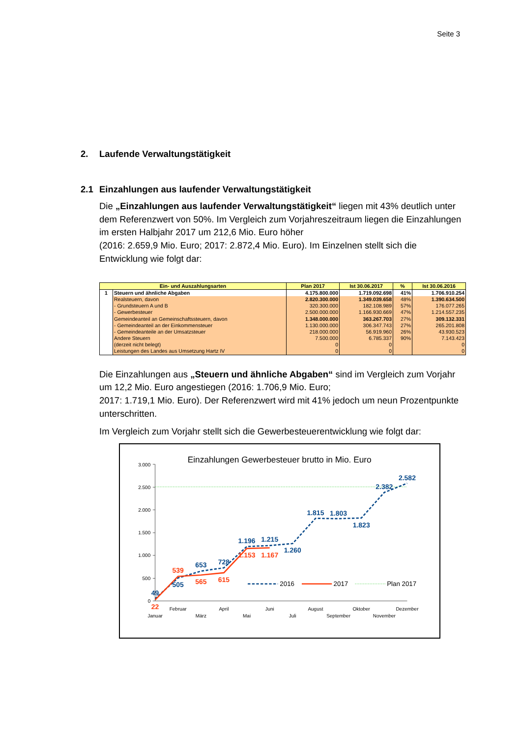Seite 3
2. Laufende Verwaltungstätigkeit
2.1 Einzahlungen aus laufender Verwaltungstätigkeit
Die „Einzahlungen aus laufender Verwaltungstätigkeit“ liegen mit 43% deutlich unter dem Referenzwert von 50%. Im Vergleich zum Vorjahreszeitraum liegen die Einzahlungen im ersten Halbjahr 2017 um 212,6 Mio. Euro höher
(2016: 2.659,9 Mio. Euro; 2017: 2.872,4 Mio. Euro). Im Einzelnen stellt sich die Entwicklung wie folgt dar:
| Ein- und Auszahlungsarten | | Plan 2017 | Ist 30.06.2017 | % | Ist 30.06.2016 |
| --- | --- | --- | --- | --- | --- |
| 1 | Steuern und ähnliche Abgaben | 4.175.800.000 | 1.719.092.698 | 41% | 1.706.910.254 |
| | Realsteuern, davon | 2.820.300.000 | 1.349.039.658 | 48% | 1.390.634.500 |
| | - Grundsteuern A und B | 320.300.000 | 182.108.989 | 57% | 176.077.265 |
| | - Gewerbesteuer | 2.500.000.000 | 1.166.930.669 | 47% | 1.214.557.235 |
| | Gemeindeanteil an Gemeinschaftssteuern, davon | 1.348.000.000 | 363.267.703 | 27% | 309.132.331 |
| | - Gemeindeanteil an der Einkommensteuer | 1.130.000.000 | 306.347.743 | 27% | 265.201.808 |
| | - Gemeindeanteile an der Umsatzsteuer | 218.000.000 | 56.919.960 | 26% | 43.930.523 |
| | Andere Steuern | 7.500.000 | 6.785.337 | 90% | 7.143.423 |
| | (derzeit nicht belegt) | 0 | 0 | | 0 |
| | Leistungen des Landes aus Umsetzung Hartz IV | 0 | 0 | | 0 |
Die Einzahlungen aus „Steuern und ähnliche Abgaben“ sind im Vergleich zum Vorjahr um 12,2 Mio. Euro angestiegen (2016: 1.706,9 Mio. Euro;
2017: 1.719,1 Mio. Euro). Der Referenzwert wird mit 41% jedoch um neun Prozentpunkte unterschritten.
Im Vergleich zum Vorjahr stellt sich die Gewerbesteuerentwicklung wie folgt dar:
Einzahlungen Gewerbesteuer brutto in Mio. Euro
0
500
1.000
1.500
2.000
2.500
3.000
Januar
Februar
März
April
Mai
Juni
Juli
August
September
Oktober
November
Dezember
49
505
653
728
1.196
1.215
1.260
1.815
1.803
1.823
2.382
2.582
22
539
565
615
1.153
1.167
2016
2017
Plan 2017